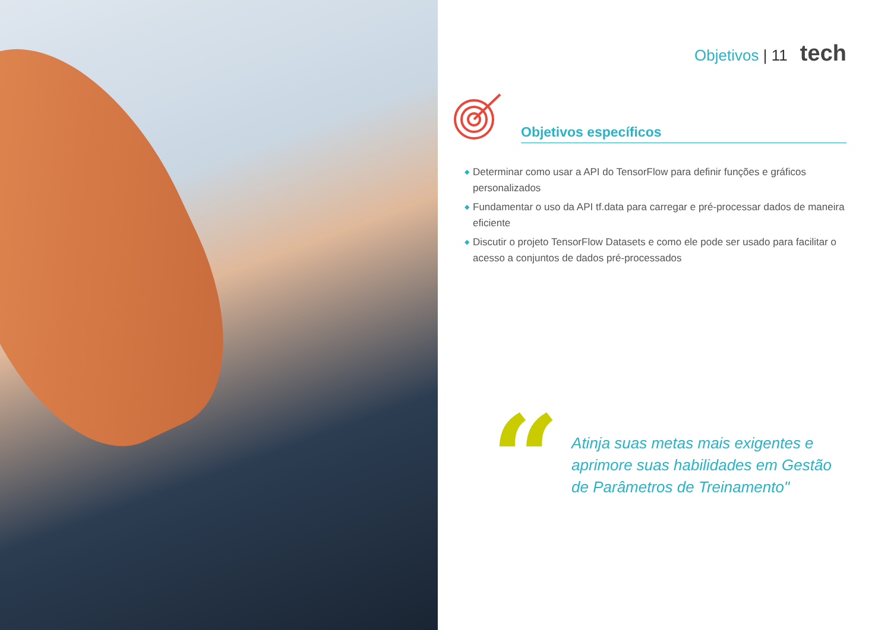Objetivos | 11 tech
Objetivos específicos
◆ Determinar como usar a API do TensorFlow para definir funções e gráficos personalizados
◆ Fundamentar o uso da API tf.data para carregar e pré-processar dados de maneira eficiente
◆ Discutir o projeto TensorFlow Datasets e como ele pode ser usado para facilitar o acesso a conjuntos de dados pré-processados
“
Atinja suas metas mais exigentes e
aprimore suas habilidades em Gestão
de Parâmetros de Treinamento"